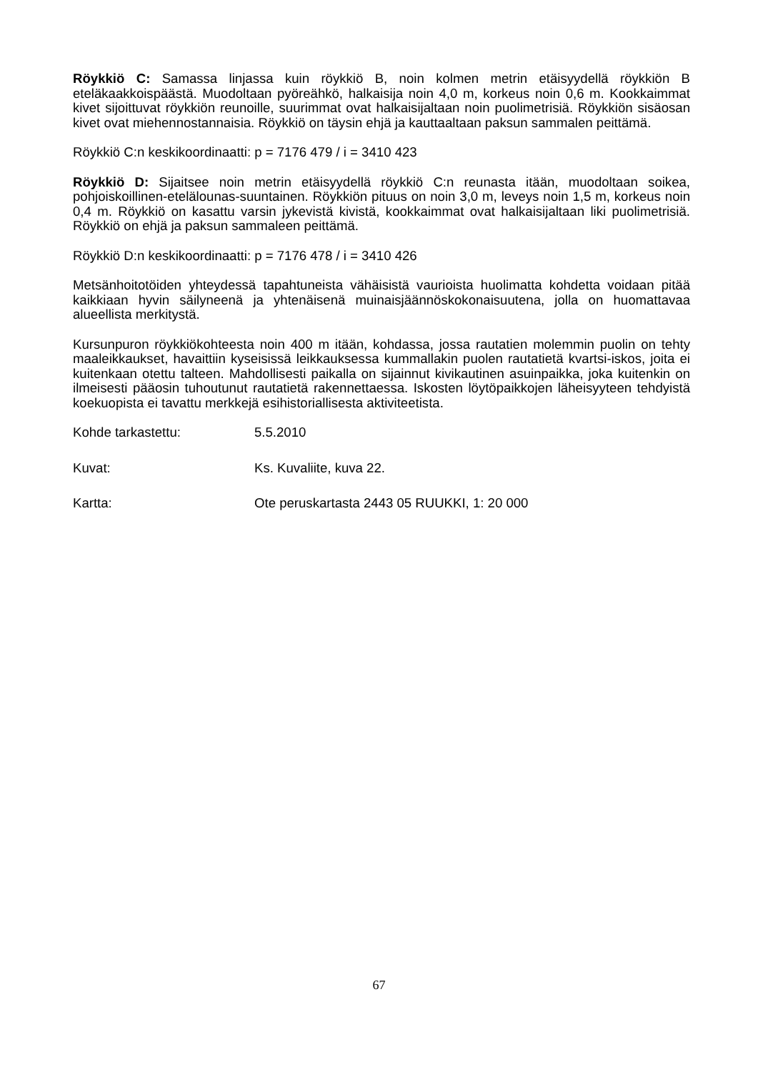Röykkiö C: Samassa linjassa kuin röykkiö B, noin kolmen metrin etäisyydellä röykkiön B eteläkaakkoispäästä. Muodoltaan pyöreähkö, halkaisija noin 4,0 m, korkeus noin 0,6 m. Kookkaimmat kivet sijoittuvat röykkiön reunoille, suurimmat ovat halkaisijaltaan noin puolimetrisiä. Röykkiön sisäosan kivet ovat miehennostannaisia. Röykkiö on täysin ehjä ja kauttaaltaan paksun sammalen peittämä.
Röykkiö C:n keskikoordinaatti: p = 7176 479 / i = 3410 423
Röykkiö D: Sijaitsee noin metrin etäisyydellä röykkiö C:n reunasta itään, muodoltaan soikea, pohjoiskoillinen-etelälounas-suuntainen. Röykkiön pituus on noin 3,0 m, leveys noin 1,5 m, korkeus noin 0,4 m. Röykkiö on kasattu varsin jykevistä kivistä, kookkaimmat ovat halkaisijaltaan liki puolimetrisiä. Röykkiö on ehjä ja paksun sammaleen peittämä.
Röykkiö D:n keskikoordinaatti: p = 7176 478 / i = 3410 426
Metsänhoitotöiden yhteydessä tapahtuneista vähäisistä vaurioista huolimatta kohdetta voidaan pitää kaikkiaan hyvin säilyneenä ja yhtenäisenä muinaisjäännöskokonaisuutena, jolla on huomattavaa alueellista merkitystä.
Kursunpuron röykkiökohteesta noin 400 m itään, kohdassa, jossa rautatien molemmin puolin on tehty maaleikkaukset, havaittiin kyseisissä leikkauksessa kummallakin puolen rautatietä kvartsi-iskos, joita ei kuitenkaan otettu talteen. Mahdollisesti paikalla on sijainnut kivikautinen asuinpaikka, joka kuitenkin on ilmeisesti pääosin tuhoutunut rautatietä rakennettaessa. Iskosten löytöpaikkojen läheisyyteen tehdyistä koekuopista ei tavattu merkkejä esihistoriallisesta aktiviteetista.
Kohde tarkastettu: 5.5.2010
Kuvat: Ks. Kuvaliite, kuva 22.
Kartta: Ote peruskartasta 2443 05 RUUKKI, 1: 20 000
67